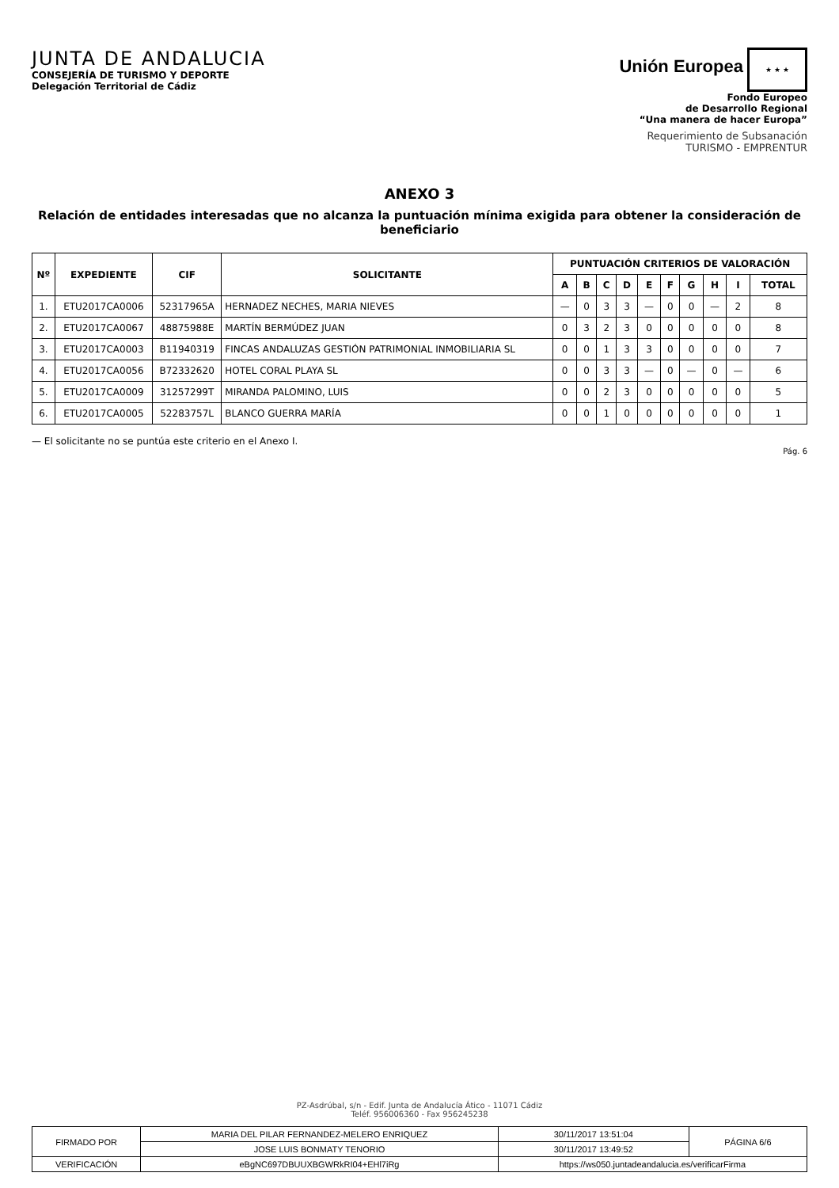JUNTA DE ANDALUCIA
CONSEJERÍA DE TURISMO Y DEPORTE
Delegación Territorial de Cádiz
Unión Europea ★ ★ ★
Fondo Europeo
de Desarrollo Regional
“Una manera de hacer Europa”
Requerimiento de Subsanación
TURISMO - EMPRENTUR
ANEXO 3
Relación de entidades interesadas que no alcanza la puntuación mínima exigida para obtener la consideración de beneficiario
| Nº | EXPEDIENTE | CIF | SOLICITANTE | PUNTUACIÓN CRITERIOS DE VALORACIÓN | | | | | | | | | |
| --- | --- | --- | --- | --- | --- | --- | --- | --- | --- | --- | --- | --- | --- |
| | | | | A | B | C | D | E | F | G | H | I | TOTAL |
| 1. | ETU2017CA0006 | 52317965A | HERNADEZ NECHES, MARIA NIEVES | — | 0 | 3 | 3 | — | 0 | 0 | — | 2 | 8 |
| 2. | ETU2017CA0067 | 48875988E | MARTÍN BERMÚDEZ JUAN | 0 | 3 | 2 | 3 | 0 | 0 | 0 | 0 | 0 | 8 |
| 3. | ETU2017CA0003 | B11940319 | FINCAS ANDALUZAS GESTIÓN PATRIMONIAL INMOBILIARIA SL | 0 | 0 | 1 | 3 | 3 | 0 | 0 | 0 | 0 | 7 |
| 4. | ETU2017CA0056 | B72332620 | HOTEL CORAL PLAYA SL | 0 | 0 | 3 | 3 | — | 0 | — | 0 | — | 6 |
| 5. | ETU2017CA0009 | 31257299T | MIRANDA PALOMINO, LUIS | 0 | 0 | 2 | 3 | 0 | 0 | 0 | 0 | 0 | 5 |
| 6. | ETU2017CA0005 | 52283757L | BLANCO GUERRA MARÍA | 0 | 0 | 1 | 0 | 0 | 0 | 0 | 0 | 0 | 1 |
— El solicitante no se puntúa este criterio en el Anexo I.
Pág. 6
PZ-Asdrúbal, s/n - Edif. Junta de Andalucía Ático - 11071 Cádiz
Teléf. 956006360 - Fax 956245238
| FIRMADO POR | MARIA DEL PILAR FERNANDEZ-MELERO ENRIQUEZ | | 30/11/2017 13:51:04 | PÁGINA 6/6 |
| | JOSE LUIS BONMATY TENORIO | | 30/11/2017 13:49:52 | |
| VERIFICACIÓN | eBgNC697DBUUXBGWRkRI04+EHl7iRg | https://ws050.juntadeandalucia.es/verificarFirma | | |